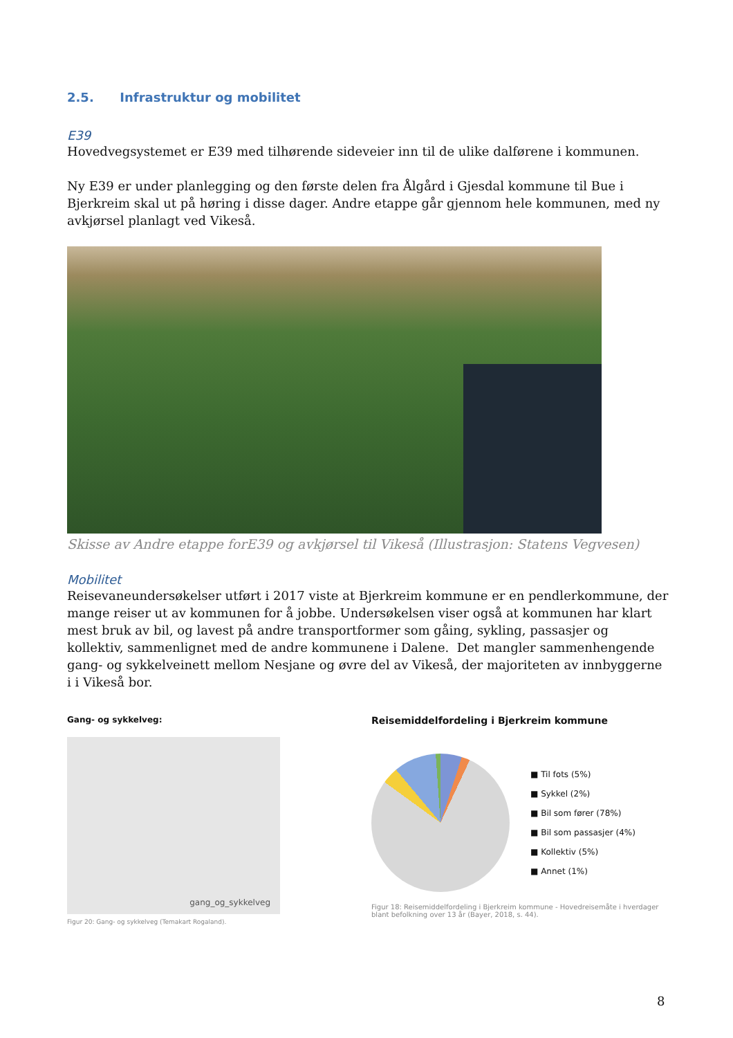2.5. Infrastruktur og mobilitet
E39
Hovedvegsystemet er E39 med tilhørende sideveier inn til de ulike dalførene i kommunen.
Ny E39 er under planlegging og den første delen fra Ålgård i Gjesdal kommune til Bue i Bjerkreim skal ut på høring i disse dager. Andre etappe går gjennom hele kommunen, med ny avkjørsel planlagt ved Vikeså.
Skisse av Andre etappe forE39 og avkjørsel til Vikeså (Illustrasjon: Statens Vegvesen)
Mobilitet
Reisevaneundersøkelser utført i 2017 viste at Bjerkreim kommune er en pendlerkommune, der mange reiser ut av kommunen for å jobbe. Undersøkelsen viser også at kommunen har klart mest bruk av bil, og lavest på andre transportformer som gåing, sykling, passasjer og kollektiv, sammenlignet med de andre kommunene i Dalene. Det mangler sammenhengende gang- og sykkelveinett mellom Nesjane og øvre del av Vikeså, der majoriteten av innbyggerne i i Vikeså bor.
Gang- og sykkelveg:
gang_og_sykkelveg
Figur 20: Gang- og sykkelveg (Temakart Rogaland).
Reisemiddelfordeling i Bjerkreim kommune
■ Til fots (5%)
■ Sykkel (2%)
■ Bil som fører (78%)
■ Bil som passasjer (4%)
■ Kollektiv (5%)
■ Annet (1%)
Figur 18: Reisemiddelfordeling i Bjerkreim kommune - Hovedreisemåte i hverdager blant befolkning over 13 år (Bayer, 2018, s. 44).
8